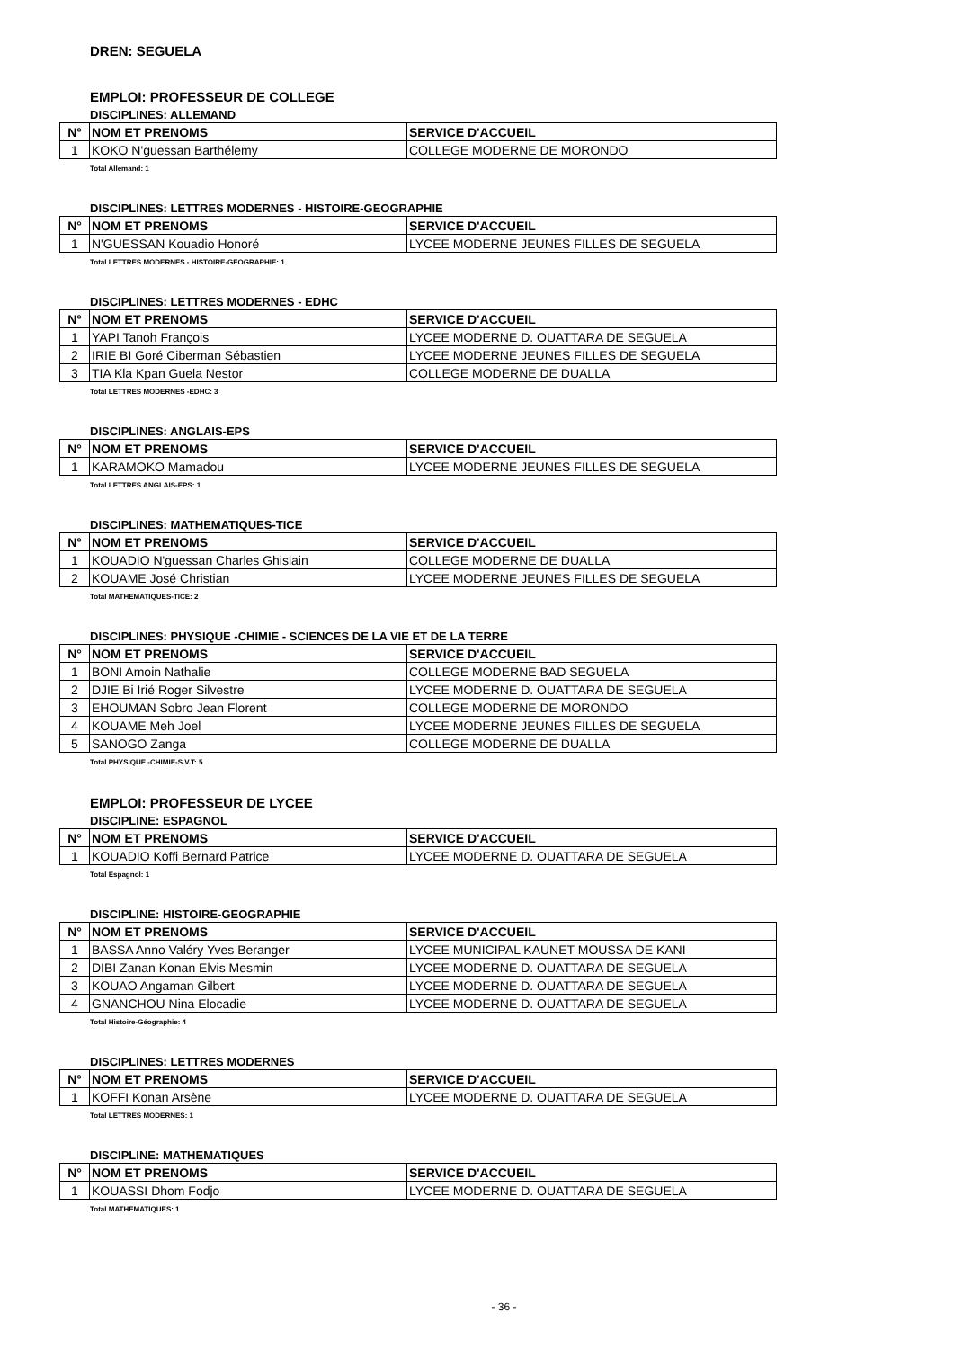DREN: SEGUELA
EMPLOI: PROFESSEUR DE COLLEGE
DISCIPLINES: ALLEMAND
| N° | NOM ET PRENOMS | SERVICE D'ACCUEIL |
| --- | --- | --- |
| 1 | KOKO N'guessan Barthélemy | COLLEGE MODERNE DE MORONDO |
Total Allemand: 1
DISCIPLINES: LETTRES MODERNES - HISTOIRE-GEOGRAPHIE
| N° | NOM ET PRENOMS | SERVICE D'ACCUEIL |
| --- | --- | --- |
| 1 | N'GUESSAN Kouadio Honoré | LYCEE MODERNE JEUNES FILLES DE SEGUELA |
Total LETTRES MODERNES - HISTOIRE-GEOGRAPHIE: 1
DISCIPLINES: LETTRES MODERNES - EDHC
| N° | NOM ET PRENOMS | SERVICE D'ACCUEIL |
| --- | --- | --- |
| 1 | YAPI Tanoh François | LYCEE MODERNE D. OUATTARA DE SEGUELA |
| 2 | IRIE BI Goré Ciberman Sébastien | LYCEE MODERNE JEUNES FILLES DE SEGUELA |
| 3 | TIA Kla Kpan Guela Nestor | COLLEGE MODERNE DE DUALLA |
Total LETTRES MODERNES -EDHC: 3
DISCIPLINES: ANGLAIS-EPS
| N° | NOM ET PRENOMS | SERVICE D'ACCUEIL |
| --- | --- | --- |
| 1 | KARAMOKO Mamadou | LYCEE MODERNE JEUNES FILLES DE SEGUELA |
Total LETTRES ANGLAIS-EPS: 1
DISCIPLINES: MATHEMATIQUES-TICE
| N° | NOM ET PRENOMS | SERVICE D'ACCUEIL |
| --- | --- | --- |
| 1 | KOUADIO N'guessan Charles Ghislain | COLLEGE MODERNE DE DUALLA |
| 2 | KOUAME José Christian | LYCEE MODERNE JEUNES FILLES DE SEGUELA |
Total MATHEMATIQUES-TICE: 2
DISCIPLINES: PHYSIQUE -CHIMIE - SCIENCES DE LA VIE ET DE LA TERRE
| N° | NOM ET PRENOMS | SERVICE D'ACCUEIL |
| --- | --- | --- |
| 1 | BONI Amoin Nathalie | COLLEGE MODERNE BAD SEGUELA |
| 2 | DJIE Bi Irié Roger Silvestre | LYCEE MODERNE D. OUATTARA DE SEGUELA |
| 3 | EHOUMAN Sobro Jean Florent | COLLEGE MODERNE DE MORONDO |
| 4 | KOUAME Meh Joel | LYCEE MODERNE JEUNES FILLES DE SEGUELA |
| 5 | SANOGO Zanga | COLLEGE MODERNE DE DUALLA |
Total PHYSIQUE -CHIMIE-S.V.T: 5
EMPLOI: PROFESSEUR DE LYCEE
DISCIPLINE: ESPAGNOL
| N° | NOM ET PRENOMS | SERVICE D'ACCUEIL |
| --- | --- | --- |
| 1 | KOUADIO Koffi Bernard Patrice | LYCEE MODERNE D. OUATTARA DE SEGUELA |
Total Espagnol: 1
DISCIPLINE: HISTOIRE-GEOGRAPHIE
| N° | NOM ET PRENOMS | SERVICE D'ACCUEIL |
| --- | --- | --- |
| 1 | BASSA Anno Valéry Yves Beranger | LYCEE MUNICIPAL KAUNET MOUSSA DE KANI |
| 2 | DIBI Zanan Konan Elvis Mesmin | LYCEE MODERNE D. OUATTARA DE SEGUELA |
| 3 | KOUAO Angaman Gilbert | LYCEE MODERNE D. OUATTARA DE SEGUELA |
| 4 | GNANCHOU Nina Elocadie | LYCEE MODERNE D. OUATTARA DE SEGUELA |
Total Histoire-Géographie: 4
DISCIPLINES: LETTRES MODERNES
| N° | NOM ET PRENOMS | SERVICE D'ACCUEIL |
| --- | --- | --- |
| 1 | KOFFI Konan Arsène | LYCEE MODERNE D. OUATTARA DE SEGUELA |
Total LETTRES MODERNES: 1
DISCIPLINE: MATHEMATIQUES
| N° | NOM ET PRENOMS | SERVICE D'ACCUEIL |
| --- | --- | --- |
| 1 | KOUASSI Dhom Fodjo | LYCEE MODERNE D. OUATTARA DE SEGUELA |
Total MATHEMATIQUES: 1
- 36 -